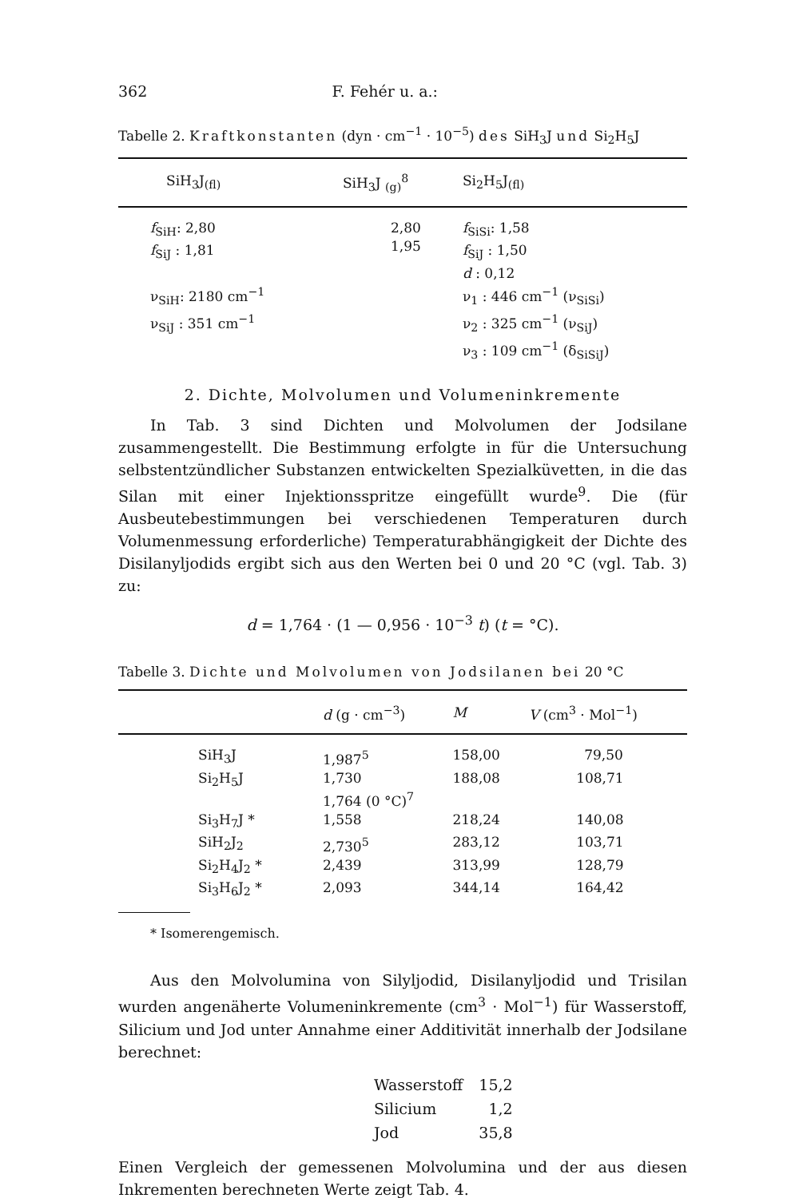362 F. Fehér u. a.:
Tabelle 2. Kraftkonstanten (dyn · cm<sup>−1</sup> · 10<sup>−5</sup>) des SiH<sub>3</sub>J und Si<sub>2</sub>H<sub>5</sub>J
| SiH<sub>3</sub>J<sub>(fl)</sub> | SiH<sub>3</sub>J <sub>(g)</sub><sup>8</sup> | Si<sub>2</sub>H<sub>5</sub>J<sub>(fl)</sub> |
| --- | --- | --- |
| f<sub>SiH</sub>: 2,80 f<sub>SiJ</sub> : 1,81 ν<sub>SiH</sub>: 2180 cm<sup>−1</sup> ν<sub>SiJ</sub> : 351 cm<sup>−1</sup> | 2,80 1,95 | f<sub>SiSi</sub>: 1,58 f<sub>SiJ</sub> : 1,50 d : 0,12 ν<sub>1</sub> : 446 cm<sup>−1</sup> (ν<sub>SiSi</sub>) ν<sub>2</sub> : 325 cm<sup>−1</sup> (ν<sub>SiJ</sub>) ν<sub>3</sub> : 109 cm<sup>−1</sup> (δ<sub>SiSiJ</sub>) |
2. Dichte, Molvolumen und Volumeninkremente
In Tab. 3 sind Dichten und Molvolumen der Jodsilane zusammengestellt. Die Bestimmung erfolgte in für die Untersuchung selbstentzündlicher Substanzen entwickelten Spezialküvetten, in die das Silan mit einer Injektionsspritze eingefüllt wurde<sup>9</sup>. Die (für Ausbeutebestimmungen bei verschiedenen Temperaturen durch Volumenmessung erforderliche) Temperaturabhängigkeit der Dichte des Disilanyljodids ergibt sich aus den Werten bei 0 und 20 °C (vgl. Tab. 3) zu:
d = 1,764 · (1 — 0,956 · 10<sup>−3</sup> t) (t = °C).
Tabelle 3. Dichte und Molvolumen von Jodsilanen bei 20 °C
| | d (g · cm<sup>−3</sup>) | M | V (cm<sup>3</sup> · Mol<sup>−1</sup>) |
| --- | --- | --- | --- |
| SiH<sub>3</sub>J | 1,987<sup>5</sup> | 158,00 | 79,50 |
| Si<sub>2</sub>H<sub>5</sub>J | 1,730 1,764 (0 °C)<sup>7</sup> | 188,08 | 108,71 |
| Si<sub>3</sub>H<sub>7</sub>J * | 1,558 | 218,24 | 140,08 |
| SiH<sub>2</sub>J<sub>2</sub> | 2,730<sup>5</sup> | 283,12 | 103,71 |
| Si<sub>2</sub>H<sub>4</sub>J<sub>2</sub> * | 2,439 | 313,99 | 128,79 |
| Si<sub>3</sub>H<sub>6</sub>J<sub>2</sub> * | 2,093 | 344,14 | 164,42 |
* Isomerengemisch.
Aus den Molvolumina von Silyljodid, Disilanyljodid und Trisilan wurden angenäherte Volumeninkremente (cm<sup>3</sup> · Mol<sup>−1</sup>) für Wasserstoff, Silicium und Jod unter Annahme einer Additivität innerhalb der Jodsilane berechnet:
| Wasserstoff | 15,2 |
| Silicium | 1,2 |
| Jod | 35,8 |
Einen Vergleich der gemessenen Molvolumina und der aus diesen Inkrementen berechneten Werte zeigt Tab. 4.